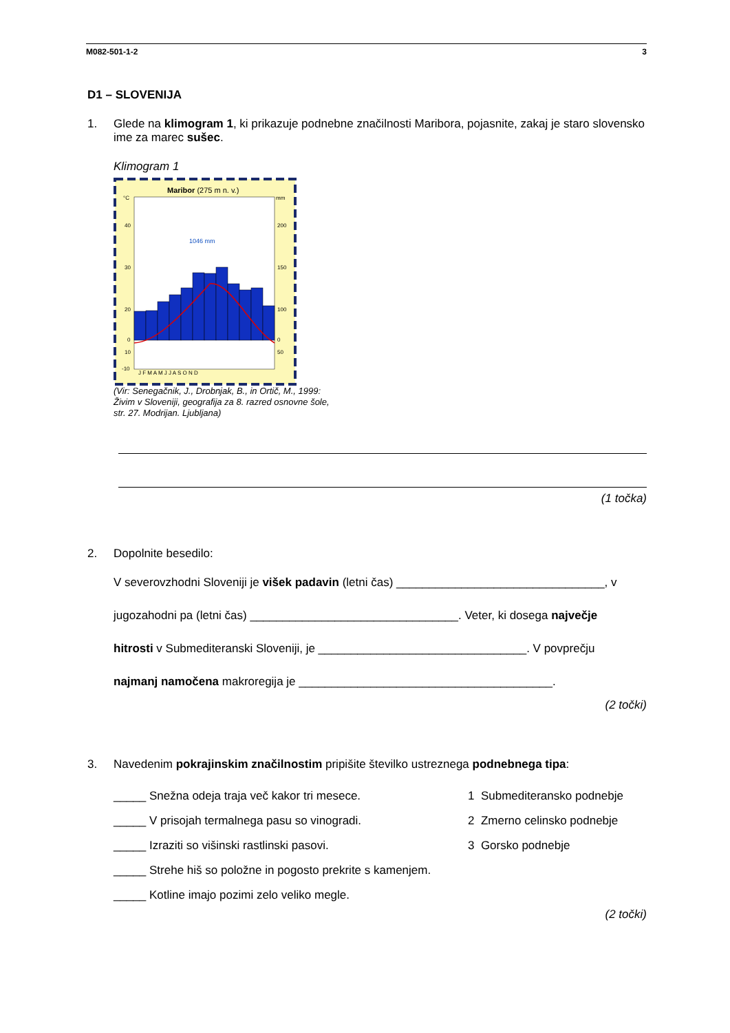M082-501-1-2 3
D1 – SLOVENIJA
1. Glede na klimogram 1, ki prikazuje podnebne značilnosti Maribora, pojasnite, zakaj je staro slovensko ime za marec sušec.
Klimogram 1
Maribor (275 m n. v.)
°C
mm
1046 mm
40
30
20
10
0
-10
200
150
100
50
0
J F M A M J J A S O N D
(Vir: Senegačnik, J., Drobnjak, B., in Ortič, M., 1999:
Živim v Sloveniji, geografija za 8. razred osnovne šole,
str. 27. Modrijan. Ljubljana)
(1 točka)
2. Dopolnite besedilo:
V severovzhodni Sloveniji je višek padavin (letni čas) ________________________________, v
jugozahodni pa (letni čas) ________________________________. Veter, ki dosega največje
hitrosti v Submediteranski Sloveniji, je ________________________________. V povprečju
najmanj namočena makroregija je _______________________________________.
(2 točki)
3. Navedenim pokrajinskim značilnostim pripišite številko ustreznega podnebnega tipa:
_____ Snežna odeja traja več kakor tri mesece. 1 Submediteransko podnebje
_____ V prisojah termalnega pasu so vinogradi. 2 Zmerno celinsko podnebje
_____ Izraziti so višinski rastlinski pasovi. 3 Gorsko podnebje
_____ Strehe hiš so položne in pogosto prekrite s kamenjem.
_____ Kotline imajo pozimi zelo veliko megle.
(2 točki)